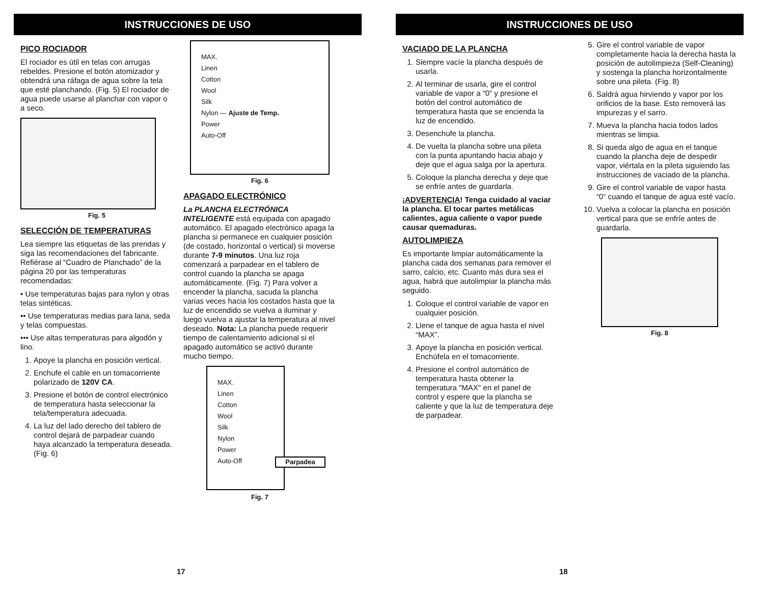INSTRUCCIONES DE USO
PICO ROCIADOR
El rociador es útil en telas con arrugas rebeldes. Presione el botón atomizador y obtendrá una ráfaga de agua sobre la tela que esté planchando. (Fig. 5) El rociador de agua puede usarse al planchar con vapor o a seco.
Fig. 5
SELECCIÓN DE TEMPERATURAS
Lea siempre las etiquetas de las prendas y siga las recomendaciones del fabricante. Refiérase al “Cuadro de Planchado” de la página 20 por las temperaturas recomendadas:
• Use temperaturas bajas para nylon y otras telas sintéticas.
•• Use temperaturas medias para lana, seda y telas compuestas.
••• Use altas temperaturas para algodón y lino.
1. Apoye la plancha en posición vertical.
2. Enchufe el cable en un tomacorriente polarizado de 120V CA.
3. Presione el botón de control electrónico de temperatura hasta seleccionar la tela/temperatura adecuada.
4. La luz del lado derecho del tablero de control dejará de parpadear cuando haya alcanzado la temperatura deseada. (Fig. 6)
MAX.
Linen
Cotton
Wool
Silk
Nylon — Ajuste de Temp.
Power
Auto-Off
Fig. 6
APAGADO ELECTRÓNICO
La PLANCHA ELECTRÓNICA INTELIGENTE está equipada con apagado automático. El apagado electrónico apaga la plancha si permanece en cualquier posición (de costado, horizontal o vertical) si moverse durante 7-9 minutos. Una luz roja comenzará a parpadear en el tablero de control cuando la plancha se apaga automáticamente. (Fig. 7) Para volver a encender la plancha, sacuda la plancha varias veces hacia los costados hasta que la luz de encendido se vuelva a iluminar y luego vuelva a ajustar la temperatura al nivel deseado. Nota: La plancha puede requerir tiempo de calentamiento adicional si el apagado automático se activó durante mucho tiempo.
MAX.
Linen
Cotton
Wool
Silk
Nylon
Power
Auto-Off
Parpadea
Fig. 7
17
INSTRUCCIONES DE USO
VACIADO DE LA PLANCHA
1. Siempre vacíe la plancha después de usarla.
2. Al terminar de usarla, gire el control variable de vapor a “0” y presione el botón del control automático de temperatura hasta que se encienda la luz de encendido.
3. Desenchufe la plancha.
4. De vuelta la plancha sobre una pileta con la punta apuntando hacia abajo y deje que el agua salga por la apertura.
5. Coloque la plancha derecha y deje que se enfríe antes de guardarla.
¡ADVERTENCIA! Tenga cuidado al vaciar la plancha. El tocar partes metálicas calientes, agua caliente o vapor puede causar quemaduras.
AUTOLIMPIEZA
Es importante limpiar automáticamente la plancha cada dos semanas para remover el sarro, calcio, etc. Cuanto más dura sea el agua, habrá que autolimpiar la plancha más seguido.
1. Coloque el control variable de vapor en cualquier posición.
2. Llene el tanque de agua hasta el nivel “MAX”.
3. Apoye la plancha en posición vertical. Enchúfela en el tomacorriente.
4. Presione el control automático de temperatura hasta obtener la temperatura "MAX" en el panel de control y espere que la plancha se caliente y que la luz de temperatura deje de parpadear.
5. Gire el control variable de vapor completamente hacia la derecha hasta la posición de autolimpieza (Self-Cleaning) y sostenga la plancha horizontalmente sobre una pileta. (Fig. 8)
6. Saldrá agua hirviendo y vapor por los orificios de la base. Esto removerá las impurezas y el sarro.
7. Mueva la plancha hacia todos lados mientras se limpia.
8. Si queda algo de agua en el tanque cuando la plancha deje de despedir vapor, viértala en la pileta siguiendo las instrucciones de vaciado de la plancha.
9. Gire el control variable de vapor hasta “0” cuando el tanque de agua esté vacío.
10. Vuelva a colocar la plancha en posición vertical para que se enfríe antes de guardarla.
Fig. 8
18